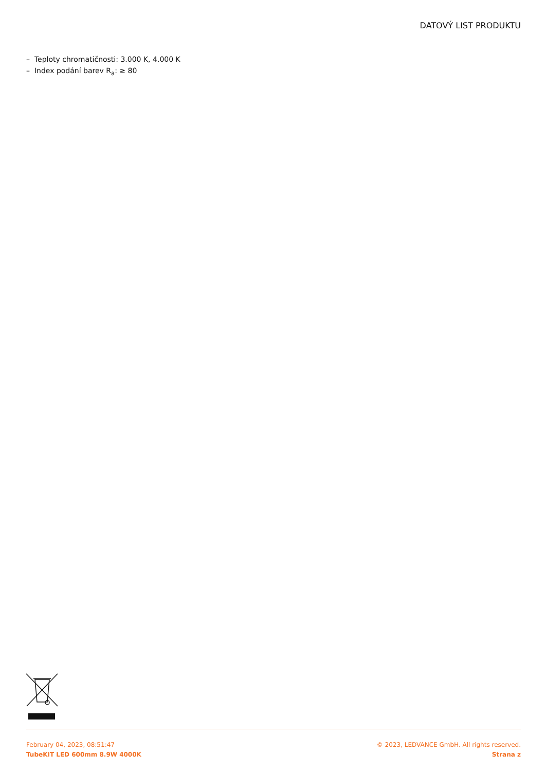DATOVÝ LIST PRODUKTU
– Teploty chromatičnosti: 3.000 K, 4.000 K
– Index podání barev R<sub>a</sub>: ≥ 80
February 04, 2023, 08:51:47
TubeKIT LED 600mm 8.9W 4000K
© 2023, LEDVANCE GmbH. All rights reserved.
Strana z